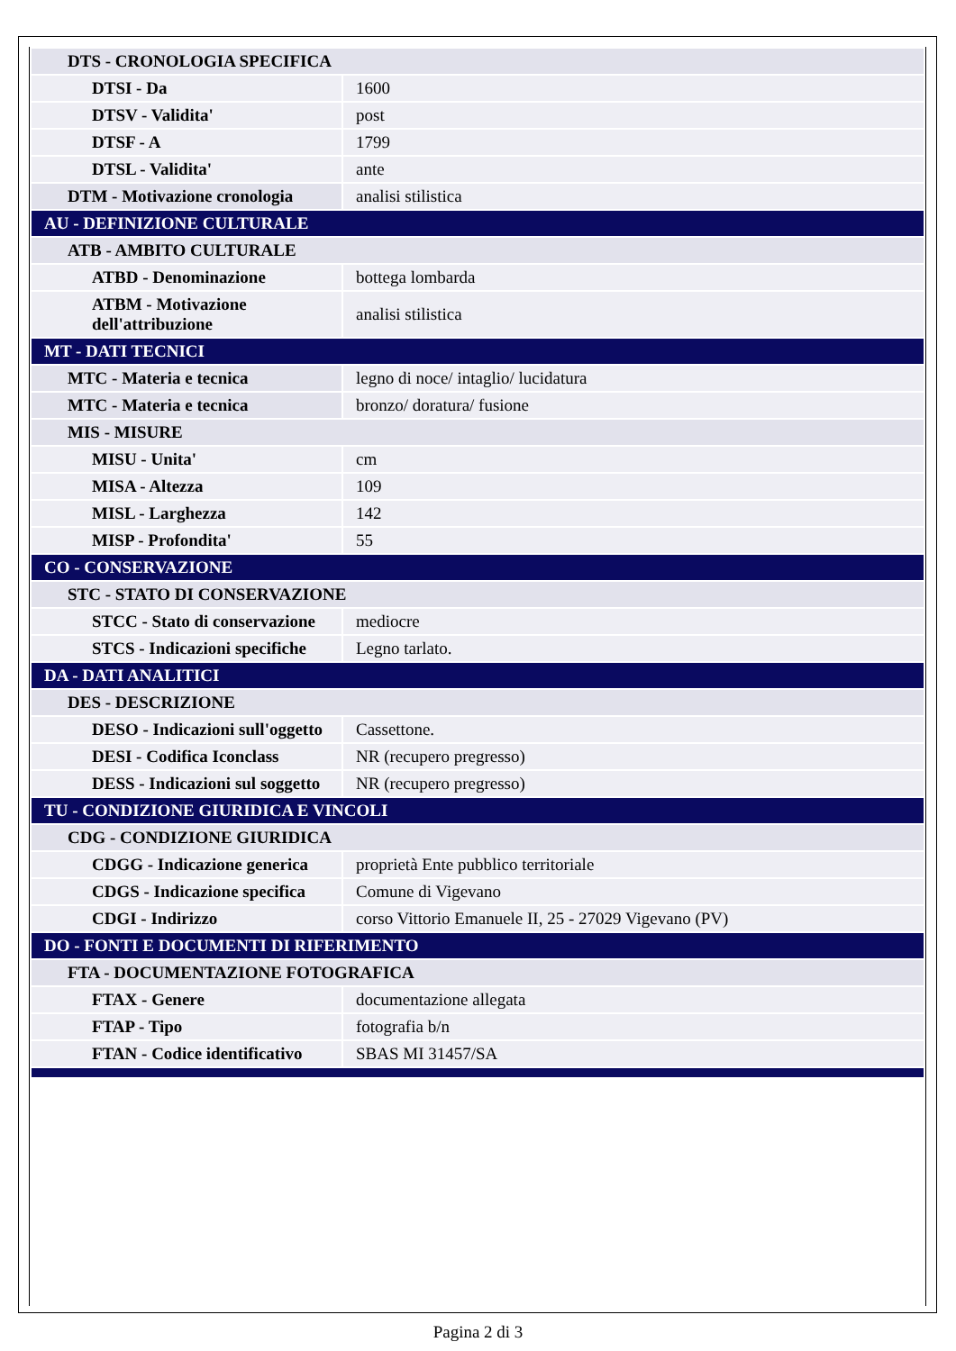| DTS - CRONOLOGIA SPECIFICA | |
| DTSI - Da | 1600 |
| DTSV - Validita' | post |
| DTSF - A | 1799 |
| DTSL - Validita' | ante |
| DTM - Motivazione cronologia | analisi stilistica |
| AU - DEFINIZIONE CULTURALE | |
| ATB - AMBITO CULTURALE | |
| ATBD - Denominazione | bottega lombarda |
| ATBM - Motivazione dell'attribuzione | analisi stilistica |
| MT - DATI TECNICI | |
| MTC - Materia e tecnica | legno di noce/ intaglio/ lucidatura |
| MTC - Materia e tecnica | bronzo/ doratura/ fusione |
| MIS - MISURE | |
| MISU - Unita' | cm |
| MISA - Altezza | 109 |
| MISL - Larghezza | 142 |
| MISP - Profondita' | 55 |
| CO - CONSERVAZIONE | |
| STC - STATO DI CONSERVAZIONE | |
| STCC - Stato di conservazione | mediocre |
| STCS - Indicazioni specifiche | Legno tarlato. |
| DA - DATI ANALITICI | |
| DES - DESCRIZIONE | |
| DESO - Indicazioni sull'oggetto | Cassettone. |
| DESI - Codifica Iconclass | NR (recupero pregresso) |
| DESS - Indicazioni sul soggetto | NR (recupero pregresso) |
| TU - CONDIZIONE GIURIDICA E VINCOLI | |
| CDG - CONDIZIONE GIURIDICA | |
| CDGG - Indicazione generica | proprietà Ente pubblico territoriale |
| CDGS - Indicazione specifica | Comune di Vigevano |
| CDGI - Indirizzo | corso Vittorio Emanuele II, 25 - 27029 Vigevano (PV) |
| DO - FONTI E DOCUMENTI DI RIFERIMENTO | |
| FTA - DOCUMENTAZIONE FOTOGRAFICA | |
| FTAX - Genere | documentazione allegata |
| FTAP - Tipo | fotografia b/n |
| FTAN - Codice identificativo | SBAS MI 31457/SA |
Pagina 2 di 3